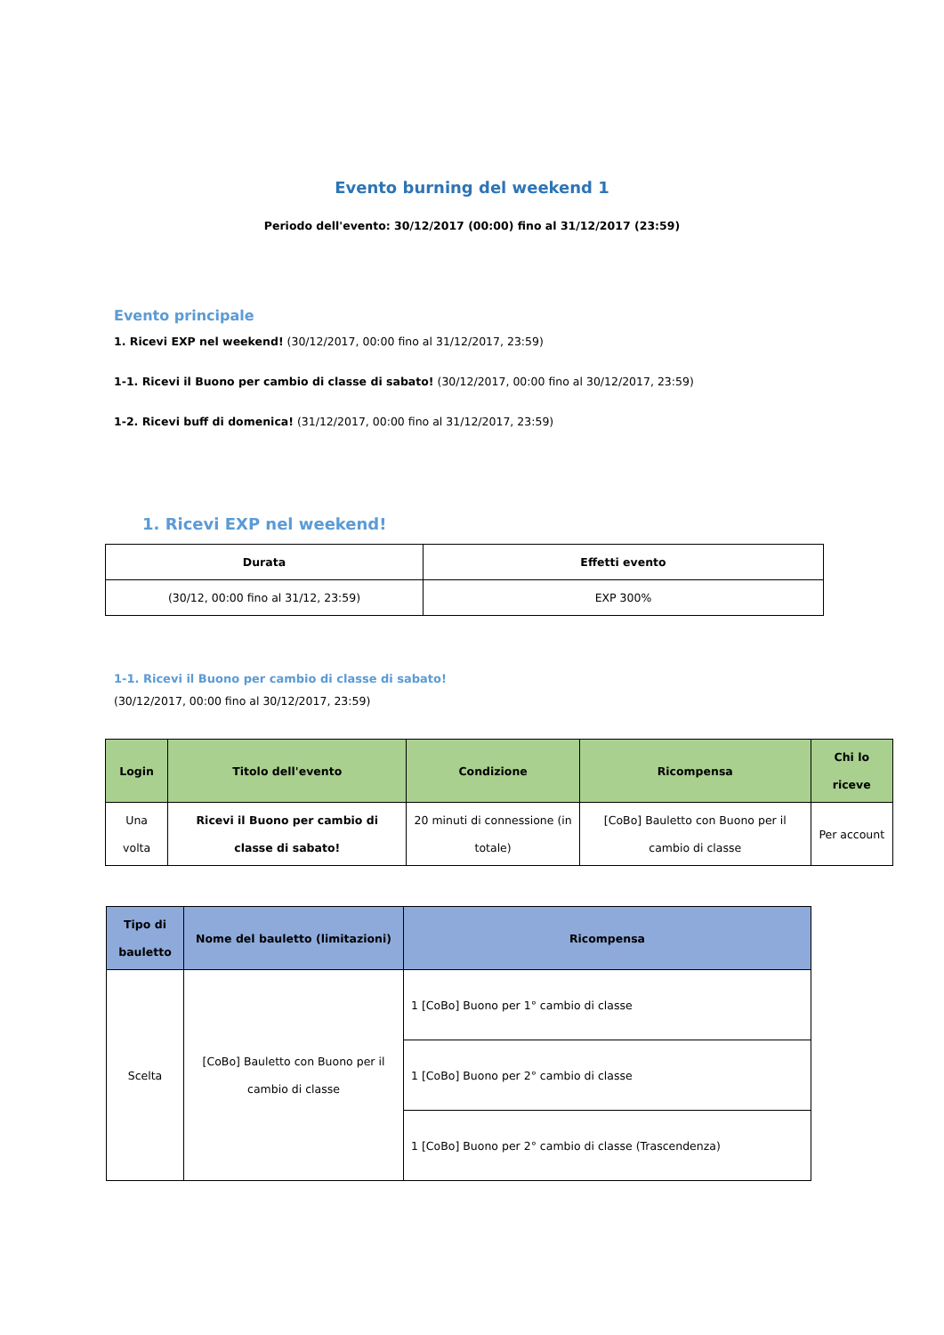Evento burning del weekend 1
Periodo dell'evento: 30/12/2017 (00:00) fino al 31/12/2017 (23:59)
Evento principale
1. Ricevi EXP nel weekend! (30/12/2017, 00:00 fino al 31/12/2017, 23:59)
1-1. Ricevi il Buono per cambio di classe di sabato! (30/12/2017, 00:00 fino al 30/12/2017, 23:59)
1-2. Ricevi buff di domenica! (31/12/2017, 00:00 fino al 31/12/2017, 23:59)
1. Ricevi EXP nel weekend!
| Durata | Effetti evento |
| --- | --- |
| (30/12, 00:00 fino al 31/12, 23:59) | EXP 300% |
1-1. Ricevi il Buono per cambio di classe di sabato!
(30/12/2017, 00:00 fino al 30/12/2017, 23:59)
| Login | Titolo dell'evento | Condizione | Ricompensa | Chi lo riceve |
| --- | --- | --- | --- | --- |
| Una volta | Ricevi il Buono per cambio di classe di sabato! | 20 minuti di connessione (in totale) | [CoBo] Bauletto con Buono per il cambio di classe | Per account |
| Tipo di bauletto | Nome del bauletto (limitazioni) | Ricompensa |
| --- | --- | --- |
| Scelta | [CoBo] Bauletto con Buono per il cambio di classe | 1 [CoBo] Buono per 1° cambio di classe |
| | | 1 [CoBo] Buono per 2° cambio di classe |
| | | 1 [CoBo] Buono per 2° cambio di classe (Trascendenza) |